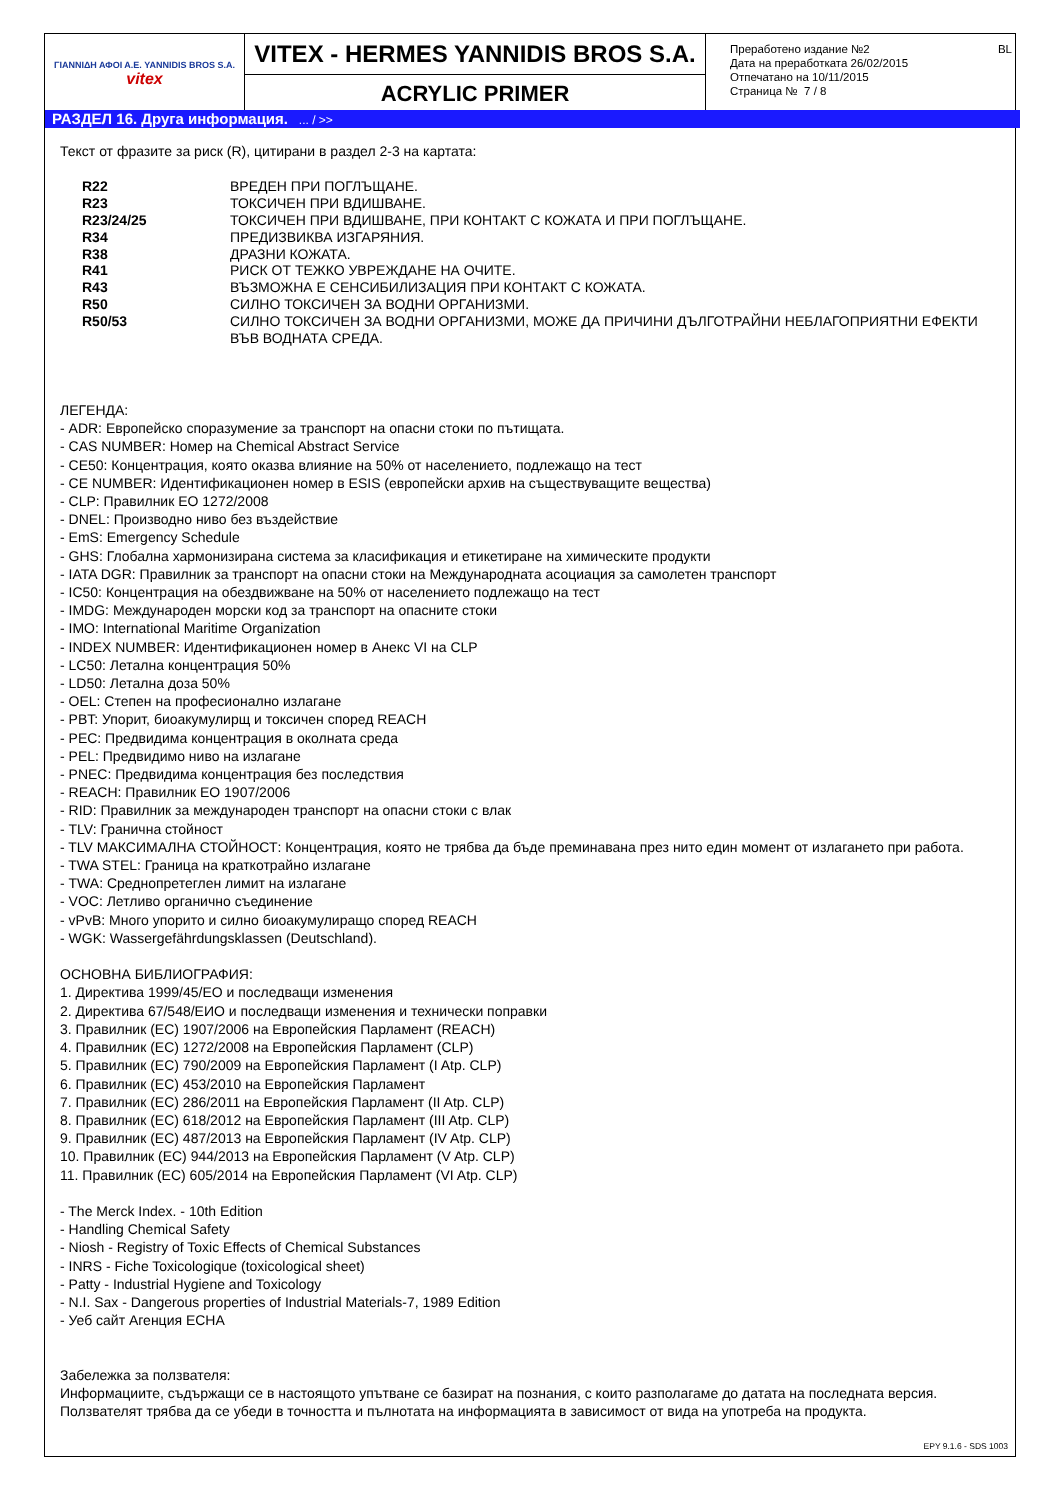| ΓΙΑΝΝΙΔΗ ΑΦΟΙ Α.Ε. YANNIDIS BROS S.A. vitex | VITEX - HERMES YANNIDIS BROS S.A. | Преработено издание №2 BL Дата на преработката 26/02/2015 Отпечатано на 10/11/2015 Страница № 7 / 8 |
| | ACRYLIC PRIMER | |
РАЗДЕЛ 16. Друга информация. ... / >>
Текст от фразите за риск (R), цитирани в раздел 2-3 на картата:
| R22 | ВРЕДЕН ПРИ ПОГЛЪЩАНЕ. |
| R23 | ТОКСИЧЕН ПРИ ВДИШВАНЕ. |
| R23/24/25 | ТОКСИЧЕН ПРИ ВДИШВАНЕ, ПРИ КОНТАКТ С КОЖАТА И ПРИ ПОГЛЪЩАНЕ. |
| R34 | ПРЕДИЗВИКВА ИЗГАРЯНИЯ. |
| R38 | ДРАЗНИ КОЖАТА. |
| R41 | РИСК ОТ ТЕЖКО УВРЕЖДАНЕ НА ОЧИТЕ. |
| R43 | ВЪЗМОЖНА Е СЕНСИБИЛИЗАЦИЯ ПРИ КОНТАКТ С КОЖАТА. |
| R50 | СИЛНО ТОКСИЧЕН ЗА ВОДНИ ОРГАНИЗМИ. |
| R50/53 | СИЛНО ТОКСИЧЕН ЗА ВОДНИ ОРГАНИЗМИ, МОЖЕ ДА ПРИЧИНИ ДЪЛГОТРАЙНИ НЕБЛАГОПРИЯТНИ ЕФЕКТИ ВЪВ ВОДНАТА СРЕДА. |
ЛЕГЕНДА:
- ADR: Европейско споразумение за транспорт на опасни стоки по пътищата.
- CAS NUMBER: Номер на Chemical Abstract Service
- CE50: Концентрация, която оказва влияние на 50% от населението, подлежащо на тест
- CE NUMBER: Идентификационен номер в ESIS (европейски архив на съществуващите вещества)
- CLP: Правилник ЕО 1272/2008
- DNEL: Производно ниво без въздействие
- EmS: Emergency Schedule
- GHS: Глобална хармонизирана система за класификация и етикетиране на химическите продукти
- IATA DGR: Правилник за транспорт на опасни стоки на Международната асоциация за самолетен транспорт
- IC50: Концентрация на обездвижване на 50% от населението подлежащо на тест
- IMDG: Международен морски код за транспорт на опасните стоки
- IMO: International Maritime Organization
- INDEX NUMBER: Идентификационен номер в Анекс VI на CLP
- LC50: Летална концентрация 50%
- LD50: Летална доза 50%
- OEL: Степен на професионално излагане
- PBT: Упорит, биоакумулирщ и токсичен според REACH
- PEC: Предвидима концентрация в околната среда
- PEL: Предвидимо ниво на излагане
- PNEC: Предвидима концентрация без последствия
- REACH: Правилник ЕО 1907/2006
- RID: Правилник за международен транспорт на опасни стоки с влак
- TLV: Гранична стойност
- TLV МАКСИМАЛНА СТОЙНОСТ: Концентрация, която не трябва да бъде преминавана през нито един момент от излагането при работа.
- TWA STEL: Граница на краткотрайно излагане
- TWA: Среднопретеглен лимит на излагане
- VOC: Летливо органично съединение
- vPvB: Много упорито и силно биоакумулиращо според REACH
- WGK: Wassergefährdungsklassen (Deutschland).
ОСНОВНА БИБЛИОГРАФИЯ:
1. Директива 1999/45/ЕО и последващи изменения
2. Директива 67/548/ЕИО и последващи изменения и технически поправки
3. Правилник (ЕС) 1907/2006 на Европейския Парламент (REACH)
4. Правилник (ЕС) 1272/2008 на Европейския Парламент (CLP)
5. Правилник (ЕС) 790/2009 на Европейския Парламент (I Atp. CLP)
6. Правилник (ЕС) 453/2010 на Европейския Парламент
7. Правилник (ЕС) 286/2011 на Европейския Парламент (II Atp. CLP)
8. Правилник (ЕС) 618/2012 на Европейския Парламент (III Atp. CLP)
9. Правилник (ЕС) 487/2013 на Европейския Парламент (IV Atp. CLP)
10. Правилник (ЕС) 944/2013 на Европейския Парламент (V Atp. CLP)
11. Правилник (ЕС) 605/2014 на Европейския Парламент (VI Atp. CLP)
- The Merck Index. - 10th Edition
- Handling Chemical Safety
- Niosh - Registry of Toxic Effects of Chemical Substances
- INRS - Fiche Toxicologique (toxicological sheet)
- Patty - Industrial Hygiene and Toxicology
- N.I. Sax - Dangerous properties of Industrial Materials-7, 1989 Edition
- Уеб сайт Агенция ECHA
Забележка за ползвателя:
Информациите, съдържащи се в настоящото упътване се базират на познания, с които разполагаме до датата на последната версия. Ползвателят трябва да се убеди в точността и пълнотата на информацията в зависимост от вида на употреба на продукта.
EPY 9.1.6 - SDS 1003